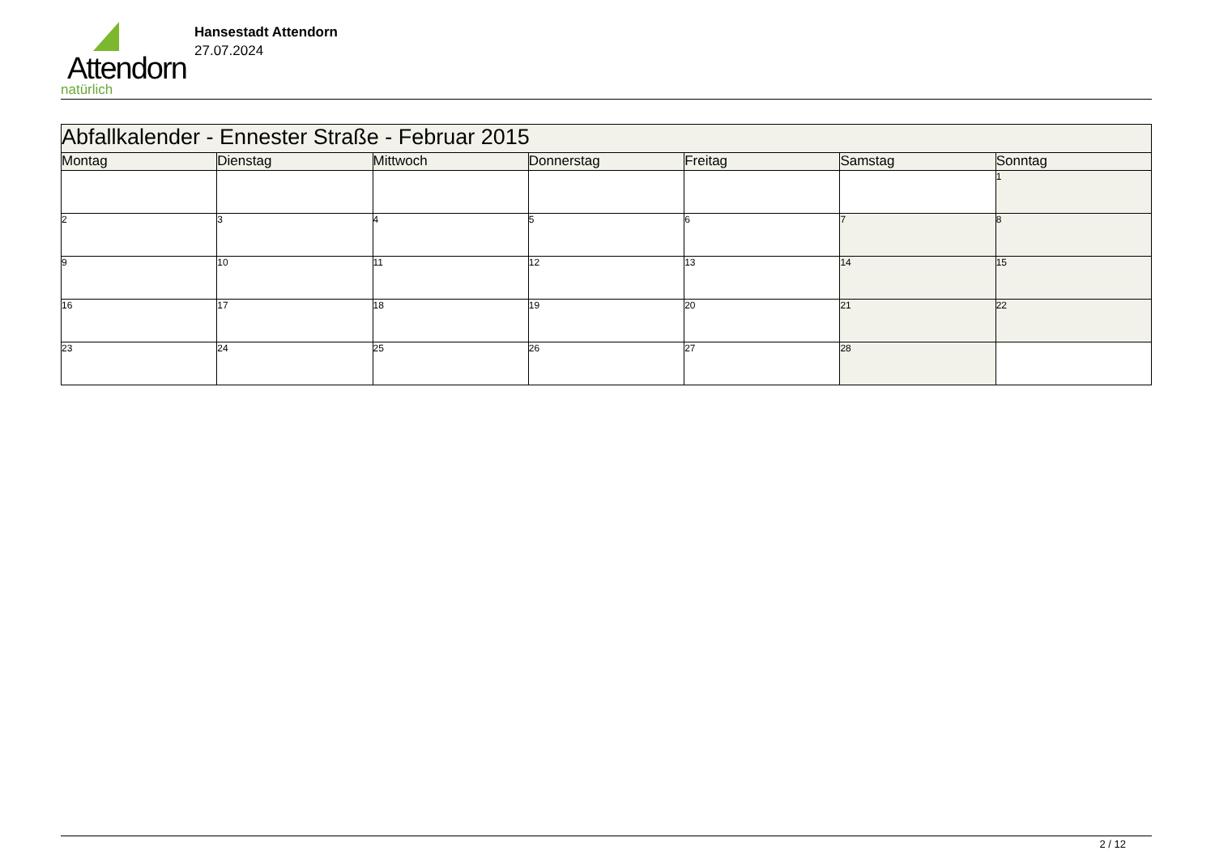Attendorn
natürlich
Hansestadt Attendorn
27.07.2024
| Abfallkalender - Ennester Straße - Februar 2015 | | | | | | |
| --- | --- | --- | --- | --- | --- | --- |
| Montag | Dienstag | Mittwoch | Donnerstag | Freitag | Samstag | Sonntag |
| | | | | | | 1 |
| 2 | 3 | 4 | 5 | 6 | 7 | 8 |
| 9 | 10 | 11 | 12 | 13 | 14 | 15 |
| 16 | 17 | 18 | 19 | 20 | 21 | 22 |
| 23 | 24 | 25 | 26 | 27 | 28 | |
2 / 12